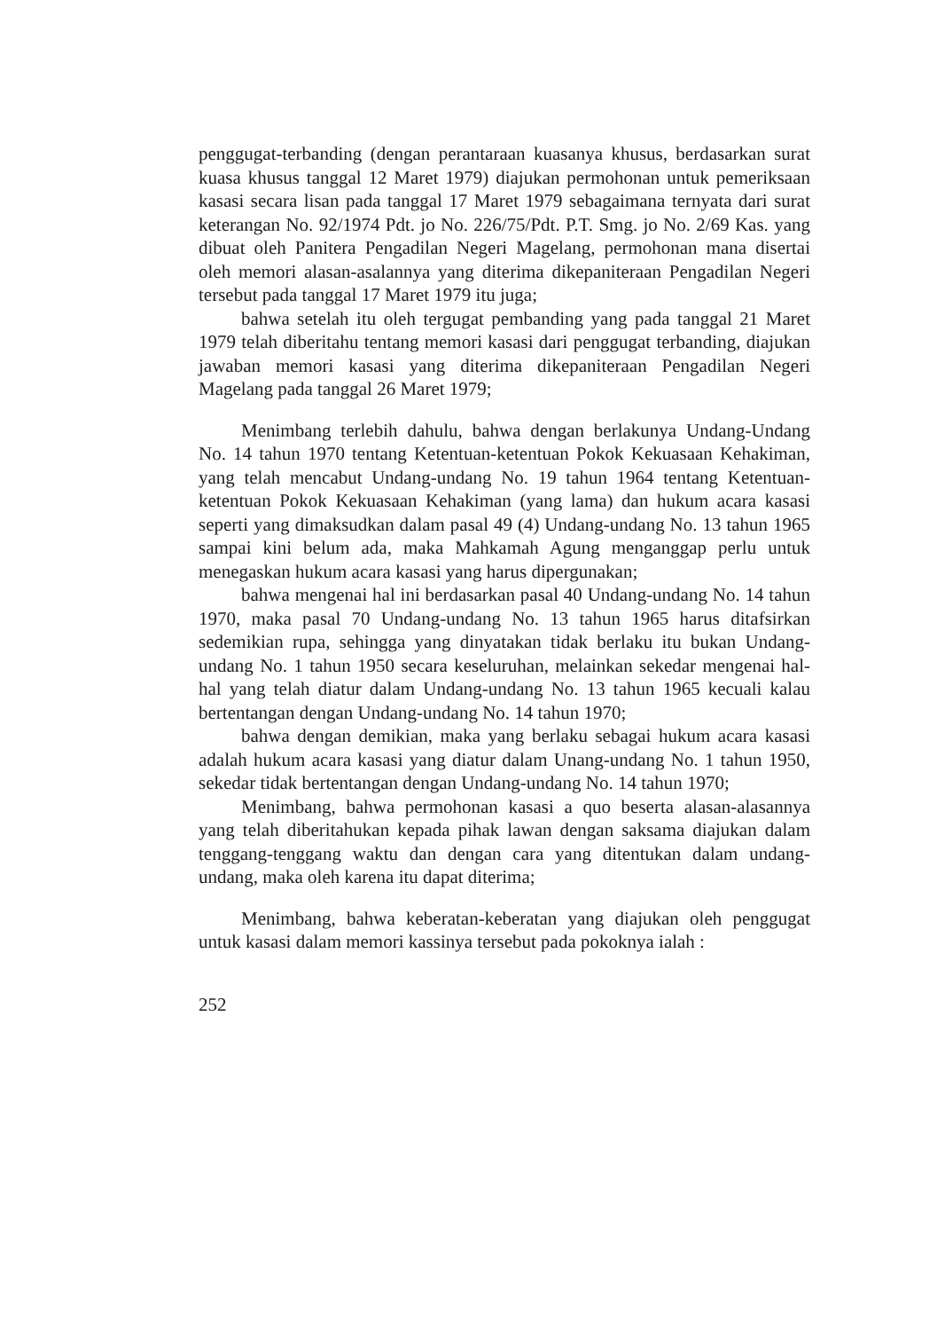penggugat-terbanding (dengan perantaraan kuasanya khusus, berdasarkan surat kuasa khusus tanggal 12 Maret 1979) diajukan permohonan untuk pemeriksaan kasasi secara lisan pada tanggal 17 Maret 1979 sebagaimana ternyata dari surat keterangan No. 92/1974 Pdt. jo No. 226/75/Pdt. P.T. Smg. jo No. 2/69 Kas. yang dibuat oleh Panitera Pengadilan Negeri Magelang, permohonan mana disertai oleh memori alasan-asalannya yang diterima dikepaniteraan Pengadilan Negeri tersebut pada tanggal 17 Maret 1979 itu juga;
bahwa setelah itu oleh tergugat pembanding yang pada tanggal 21 Maret 1979 telah diberitahu tentang memori kasasi dari penggugat terbanding, diajukan jawaban memori kasasi yang diterima dikepaniteraan Pengadilan Negeri Magelang pada tanggal 26 Maret 1979;
Menimbang terlebih dahulu, bahwa dengan berlakunya Undang-Undang No. 14 tahun 1970 tentang Ketentuan-ketentuan Pokok Kekuasaan Kehakiman, yang telah mencabut Undang-undang No. 19 tahun 1964 tentang Ketentuan-ketentuan Pokok Kekuasaan Kehakiman (yang lama) dan hukum acara kasasi seperti yang dimaksudkan dalam pasal 49 (4) Undang-undang No. 13 tahun 1965 sampai kini belum ada, maka Mahkamah Agung menganggap perlu untuk menegaskan hukum acara kasasi yang harus dipergunakan;
bahwa mengenai hal ini berdasarkan pasal 40 Undang-undang No. 14 tahun 1970, maka pasal 70 Undang-undang No. 13 tahun 1965 harus ditafsirkan sedemikian rupa, sehingga yang dinyatakan tidak berlaku itu bukan Undang-undang No. 1 tahun 1950 secara keseluruhan, melainkan sekedar mengenai hal-hal yang telah diatur dalam Undang-undang No. 13 tahun 1965 kecuali kalau bertentangan dengan Undang-undang No. 14 tahun 1970;
bahwa dengan demikian, maka yang berlaku sebagai hukum acara kasasi adalah hukum acara kasasi yang diatur dalam Unang-undang No. 1 tahun 1950, sekedar tidak bertentangan dengan Undang-undang No. 14 tahun 1970;
Menimbang, bahwa permohonan kasasi a quo beserta alasan-alasannya yang telah diberitahukan kepada pihak lawan dengan saksama diajukan dalam tenggang-tenggang waktu dan dengan cara yang ditentukan dalam undang-undang, maka oleh karena itu dapat diterima;
Menimbang, bahwa keberatan-keberatan yang diajukan oleh penggugat untuk kasasi dalam memori kassinya tersebut pada pokoknya ialah :
252